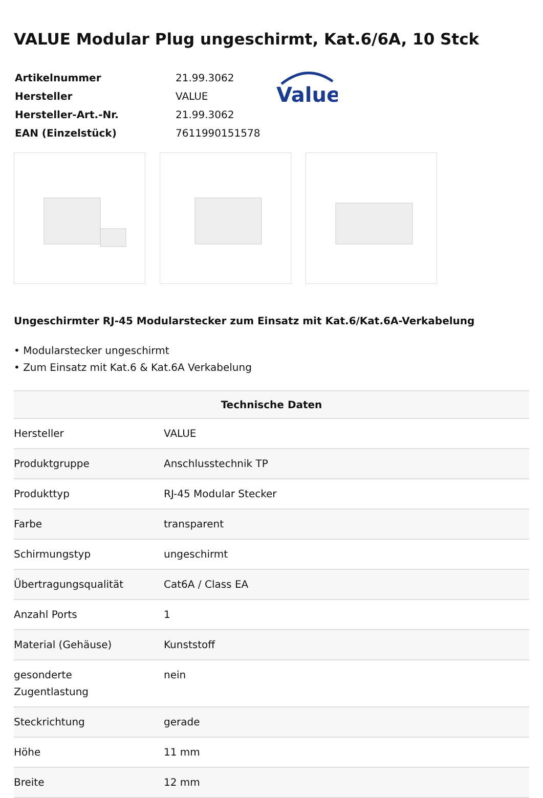VALUE Modular Plug ungeschirmt, Kat.6/6A, 10 Stck
| Artikelnummer | 21.99.3062 |
| Hersteller | VALUE |
| Hersteller-Art.-Nr. | 21.99.3062 |
| EAN (Einzelstück) | 7611990151578 |
Value
Ungeschirmter RJ-45 Modularstecker zum Einsatz mit Kat.6/Kat.6A-Verkabelung
• Modularstecker ungeschirmt
• Zum Einsatz mit Kat.6 & Kat.6A Verkabelung
| Technische Daten | |
| --- | --- |
| Hersteller | VALUE |
| Produktgruppe | Anschlusstechnik TP |
| Produkttyp | RJ-45 Modular Stecker |
| Farbe | transparent |
| Schirmungstyp | ungeschirmt |
| Übertragungsqualität | Cat6A / Class EA |
| Anzahl Ports | 1 |
| Material (Gehäuse) | Kunststoff |
| gesonderte Zugentlastung | nein |
| Steckrichtung | gerade |
| Höhe | 11 mm |
| Breite | 12 mm |